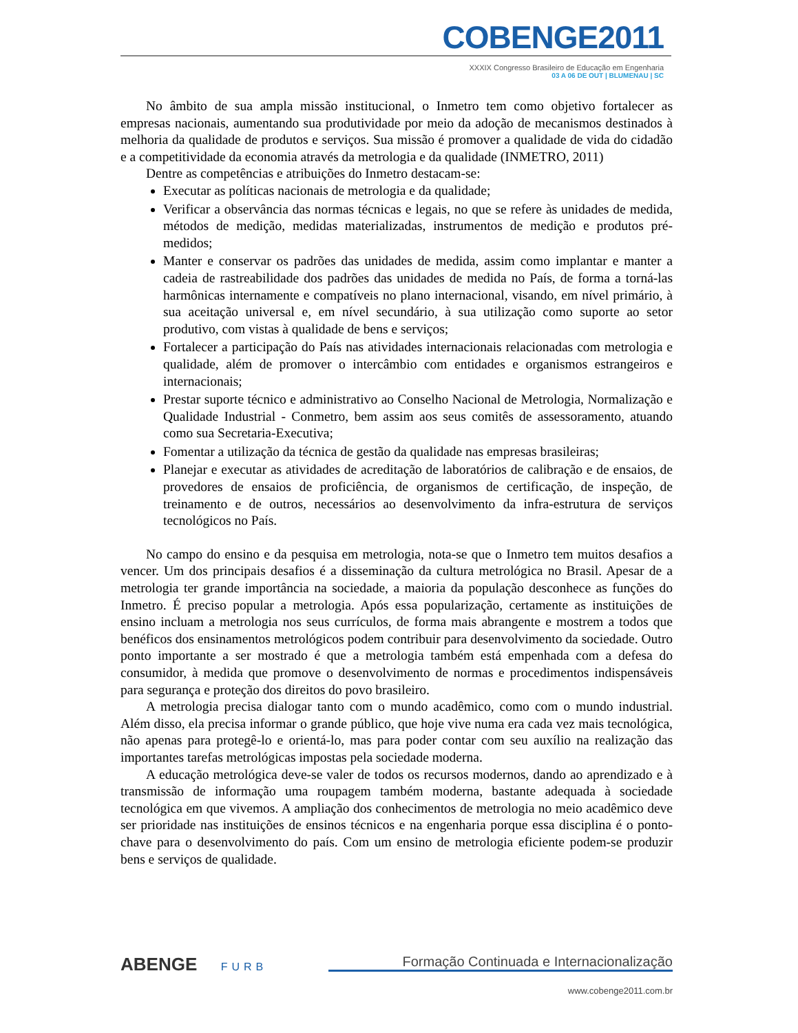COBENGE2011
XXXIX Congresso Brasileiro de Educação em Engenharia
03 A 06 DE OUT | BLUMENAU | SC
No âmbito de sua ampla missão institucional, o Inmetro tem como objetivo fortalecer as empresas nacionais, aumentando sua produtividade por meio da adoção de mecanismos destinados à melhoria da qualidade de produtos e serviços. Sua missão é promover a qualidade de vida do cidadão e a competitividade da economia através da metrologia e da qualidade (INMETRO, 2011)
Dentre as competências e atribuições do Inmetro destacam-se:
Executar as políticas nacionais de metrologia e da qualidade;
Verificar a observância das normas técnicas e legais, no que se refere às unidades de medida, métodos de medição, medidas materializadas, instrumentos de medição e produtos pré-medidos;
Manter e conservar os padrões das unidades de medida, assim como implantar e manter a cadeia de rastreabilidade dos padrões das unidades de medida no País, de forma a torná-las harmônicas internamente e compatíveis no plano internacional, visando, em nível primário, à sua aceitação universal e, em nível secundário, à sua utilização como suporte ao setor produtivo, com vistas à qualidade de bens e serviços;
Fortalecer a participação do País nas atividades internacionais relacionadas com metrologia e qualidade, além de promover o intercâmbio com entidades e organismos estrangeiros e internacionais;
Prestar suporte técnico e administrativo ao Conselho Nacional de Metrologia, Normalização e Qualidade Industrial - Conmetro, bem assim aos seus comitês de assessoramento, atuando como sua Secretaria-Executiva;
Fomentar a utilização da técnica de gestão da qualidade nas empresas brasileiras;
Planejar e executar as atividades de acreditação de laboratórios de calibração e de ensaios, de provedores de ensaios de proficiência, de organismos de certificação, de inspeção, de treinamento e de outros, necessários ao desenvolvimento da infra-estrutura de serviços tecnológicos no País.
No campo do ensino e da pesquisa em metrologia, nota-se que o Inmetro tem muitos desafios a vencer. Um dos principais desafios é a disseminação da cultura metrológica no Brasil. Apesar de a metrologia ter grande importância na sociedade, a maioria da população desconhece as funções do Inmetro. É preciso popular a metrologia. Após essa popularização, certamente as instituições de ensino incluam a metrologia nos seus currículos, de forma mais abrangente e mostrem a todos que benéficos dos ensinamentos metrológicos podem contribuir para desenvolvimento da sociedade. Outro ponto importante a ser mostrado é que a metrologia também está empenhada com a defesa do consumidor, à medida que promove o desenvolvimento de normas e procedimentos indispensáveis para segurança e proteção dos direitos do povo brasileiro.
A metrologia precisa dialogar tanto com o mundo acadêmico, como com o mundo industrial. Além disso, ela precisa informar o grande público, que hoje vive numa era cada vez mais tecnológica, não apenas para protegê-lo e orientá-lo, mas para poder contar com seu auxílio na realização das importantes tarefas metrológicas impostas pela sociedade moderna.
A educação metrológica deve-se valer de todos os recursos modernos, dando ao aprendizado e à transmissão de informação uma roupagem também moderna, bastante adequada à sociedade tecnológica em que vivemos. A ampliação dos conhecimentos de metrologia no meio acadêmico deve ser prioridade nas instituições de ensinos técnicos e na engenharia porque essa disciplina é o ponto-chave para o desenvolvimento do país. Com um ensino de metrologia eficiente podem-se produzir bens e serviços de qualidade.
ABENGE FURB
Formação Continuada e Internacionalização
www.cobenge2011.com.br